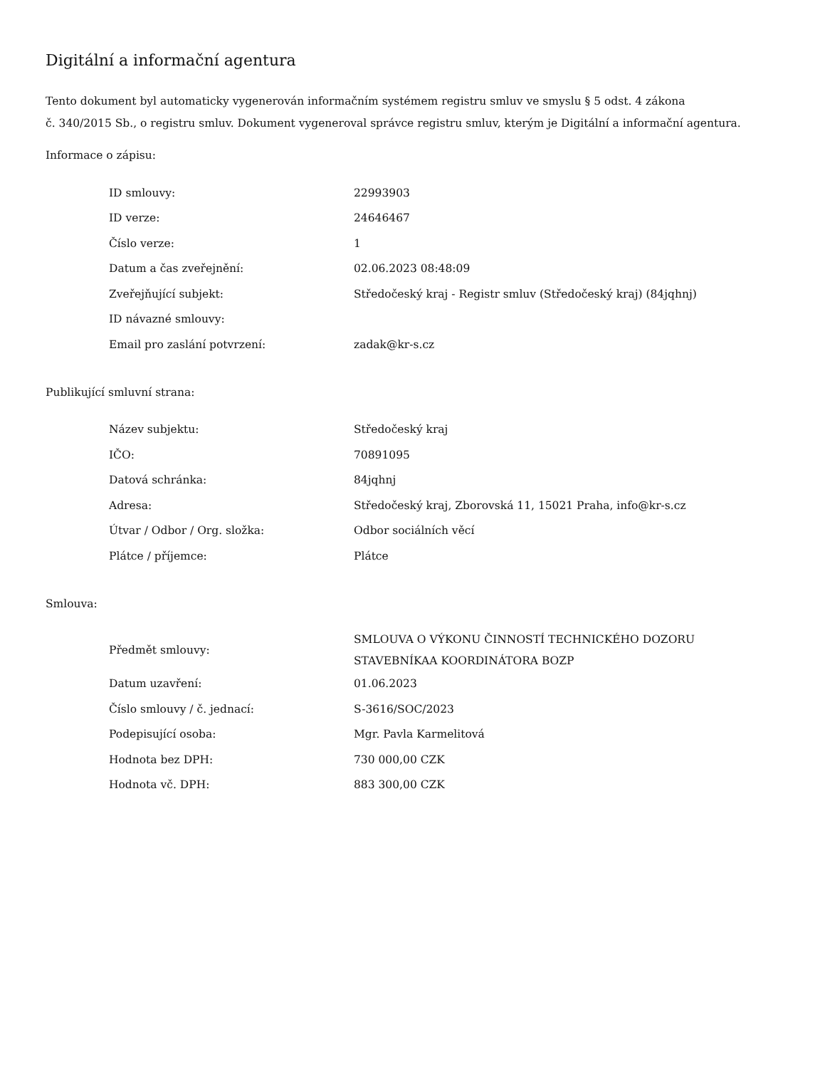Digitální a informační agentura
Tento dokument byl automaticky vygenerován informačním systémem registru smluv ve smyslu § 5 odst. 4 zákona
č. 340/2015 Sb., o registru smluv. Dokument vygeneroval správce registru smluv, kterým je Digitální a informační agentura.
Informace o zápisu:
| ID smlouvy: | 22993903 |
| ID verze: | 24646467 |
| Číslo verze: | 1 |
| Datum a čas zveřejnění: | 02.06.2023 08:48:09 |
| Zveřejňující subjekt: | Středočeský kraj - Registr smluv (Středočeský kraj) (84jqhnj) |
| ID návazné smlouvy: | |
| Email pro zaslání potvrzení: | zadak@kr-s.cz |
Publikující smluvní strana:
| Název subjektu: | Středočeský kraj |
| IČO: | 70891095 |
| Datová schránka: | 84jqhnj |
| Adresa: | Středočeský kraj, Zborovská 11, 15021 Praha, info@kr-s.cz |
| Útvar / Odbor / Org. složka: | Odbor sociálních věcí |
| Plátce / příjemce: | Plátce |
Smlouva:
| Předmět smlouvy: | SMLOUVA O VÝKONU ČINNOSTÍ TECHNICKÉHO DOZORU STAVEBNÍKAA KOORDINÁTORA BOZP |
| Datum uzavření: | 01.06.2023 |
| Číslo smlouvy / č. jednací: | S-3616/SOC/2023 |
| Podepisující osoba: | Mgr. Pavla Karmelitová |
| Hodnota bez DPH: | 730 000,00 CZK |
| Hodnota vč. DPH: | 883 300,00 CZK |